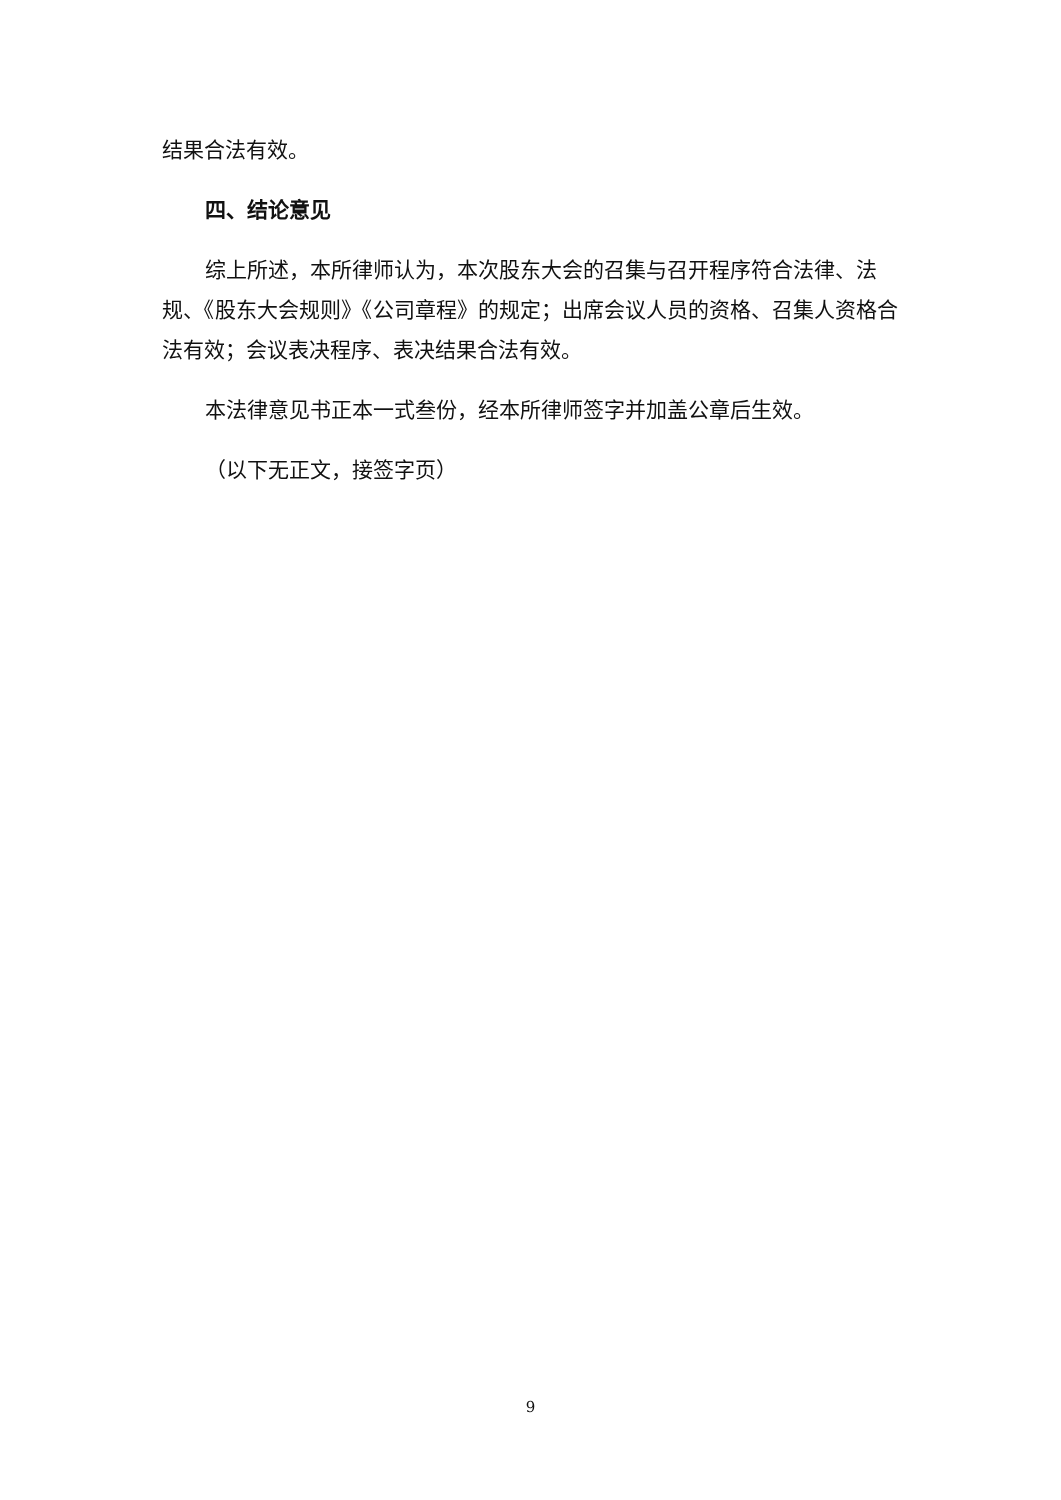结果合法有效。
四、结论意见
综上所述，本所律师认为，本次股东大会的召集与召开程序符合法律、法规、《股东大会规则》《公司章程》的规定；出席会议人员的资格、召集人资格合法有效；会议表决程序、表决结果合法有效。
本法律意见书正本一式叁份，经本所律师签字并加盖公章后生效。
（以下无正文，接签字页）
9